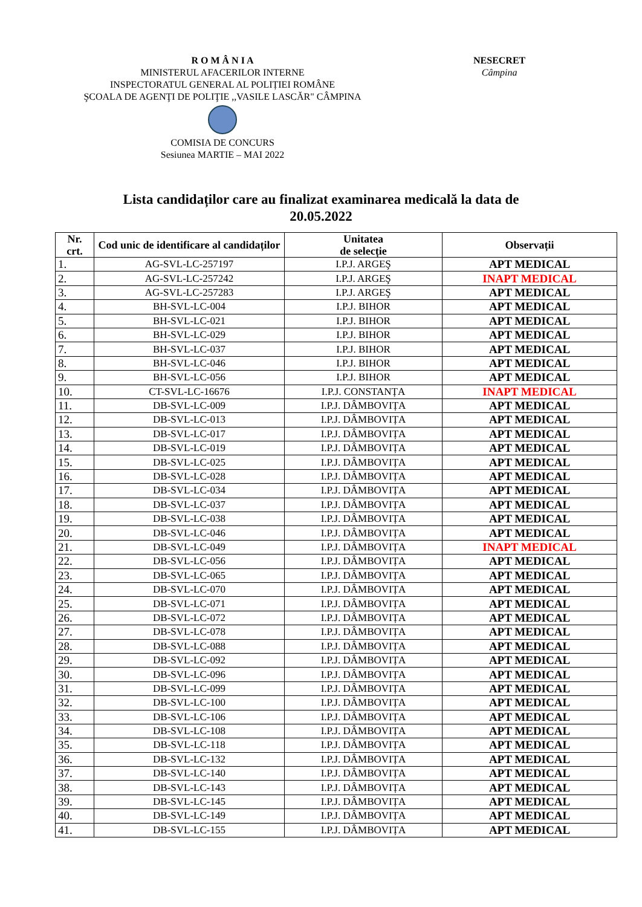R O M Â N I A
MINISTERUL AFACERILOR INTERNE
INSPECTORATUL GENERAL AL POLIȚIEI ROMÂNE
ŞCOALA DE AGENŢI DE POLIŢIE ,,VASILE LASCĂR" CÂMPINA
COMISIA DE CONCURS
Sesiunea MARTIE – MAI 2022
NESECRET
Câmpina
Lista candidaților care au finalizat examinarea medicală la data de
20.05.2022
| Nr. crt. | Cod unic de identificare al candidaților | Unitatea de selecție | Observații |
| --- | --- | --- | --- |
| 1. | AG-SVL-LC-257197 | I.P.J. ARGEŞ | APT MEDICAL |
| 2. | AG-SVL-LC-257242 | I.P.J. ARGEŞ | INAPT MEDICAL |
| 3. | AG-SVL-LC-257283 | I.P.J. ARGEŞ | APT MEDICAL |
| 4. | BH-SVL-LC-004 | I.P.J. BIHOR | APT MEDICAL |
| 5. | BH-SVL-LC-021 | I.P.J. BIHOR | APT MEDICAL |
| 6. | BH-SVL-LC-029 | I.P.J. BIHOR | APT MEDICAL |
| 7. | BH-SVL-LC-037 | I.P.J. BIHOR | APT MEDICAL |
| 8. | BH-SVL-LC-046 | I.P.J. BIHOR | APT MEDICAL |
| 9. | BH-SVL-LC-056 | I.P.J. BIHOR | APT MEDICAL |
| 10. | CT-SVL-LC-16676 | I.P.J. CONSTANȚA | INAPT MEDICAL |
| 11. | DB-SVL-LC-009 | I.P.J. DÂMBOVIȚA | APT MEDICAL |
| 12. | DB-SVL-LC-013 | I.P.J. DÂMBOVIȚA | APT MEDICAL |
| 13. | DB-SVL-LC-017 | I.P.J. DÂMBOVIȚA | APT MEDICAL |
| 14. | DB-SVL-LC-019 | I.P.J. DÂMBOVIȚA | APT MEDICAL |
| 15. | DB-SVL-LC-025 | I.P.J. DÂMBOVIȚA | APT MEDICAL |
| 16. | DB-SVL-LC-028 | I.P.J. DÂMBOVIȚA | APT MEDICAL |
| 17. | DB-SVL-LC-034 | I.P.J. DÂMBOVIȚA | APT MEDICAL |
| 18. | DB-SVL-LC-037 | I.P.J. DÂMBOVIȚA | APT MEDICAL |
| 19. | DB-SVL-LC-038 | I.P.J. DÂMBOVIȚA | APT MEDICAL |
| 20. | DB-SVL-LC-046 | I.P.J. DÂMBOVIȚA | APT MEDICAL |
| 21. | DB-SVL-LC-049 | I.P.J. DÂMBOVIȚA | INAPT MEDICAL |
| 22. | DB-SVL-LC-056 | I.P.J. DÂMBOVIȚA | APT MEDICAL |
| 23. | DB-SVL-LC-065 | I.P.J. DÂMBOVIȚA | APT MEDICAL |
| 24. | DB-SVL-LC-070 | I.P.J. DÂMBOVIȚA | APT MEDICAL |
| 25. | DB-SVL-LC-071 | I.P.J. DÂMBOVIȚA | APT MEDICAL |
| 26. | DB-SVL-LC-072 | I.P.J. DÂMBOVIȚA | APT MEDICAL |
| 27. | DB-SVL-LC-078 | I.P.J. DÂMBOVIȚA | APT MEDICAL |
| 28. | DB-SVL-LC-088 | I.P.J. DÂMBOVIȚA | APT MEDICAL |
| 29. | DB-SVL-LC-092 | I.P.J. DÂMBOVIȚA | APT MEDICAL |
| 30. | DB-SVL-LC-096 | I.P.J. DÂMBOVIȚA | APT MEDICAL |
| 31. | DB-SVL-LC-099 | I.P.J. DÂMBOVIȚA | APT MEDICAL |
| 32. | DB-SVL-LC-100 | I.P.J. DÂMBOVIȚA | APT MEDICAL |
| 33. | DB-SVL-LC-106 | I.P.J. DÂMBOVIȚA | APT MEDICAL |
| 34. | DB-SVL-LC-108 | I.P.J. DÂMBOVIȚA | APT MEDICAL |
| 35. | DB-SVL-LC-118 | I.P.J. DÂMBOVIȚA | APT MEDICAL |
| 36. | DB-SVL-LC-132 | I.P.J. DÂMBOVIȚA | APT MEDICAL |
| 37. | DB-SVL-LC-140 | I.P.J. DÂMBOVIȚA | APT MEDICAL |
| 38. | DB-SVL-LC-143 | I.P.J. DÂMBOVIȚA | APT MEDICAL |
| 39. | DB-SVL-LC-145 | I.P.J. DÂMBOVIȚA | APT MEDICAL |
| 40. | DB-SVL-LC-149 | I.P.J. DÂMBOVIȚA | APT MEDICAL |
| 41. | DB-SVL-LC-155 | I.P.J. DÂMBOVIȚA | APT MEDICAL |